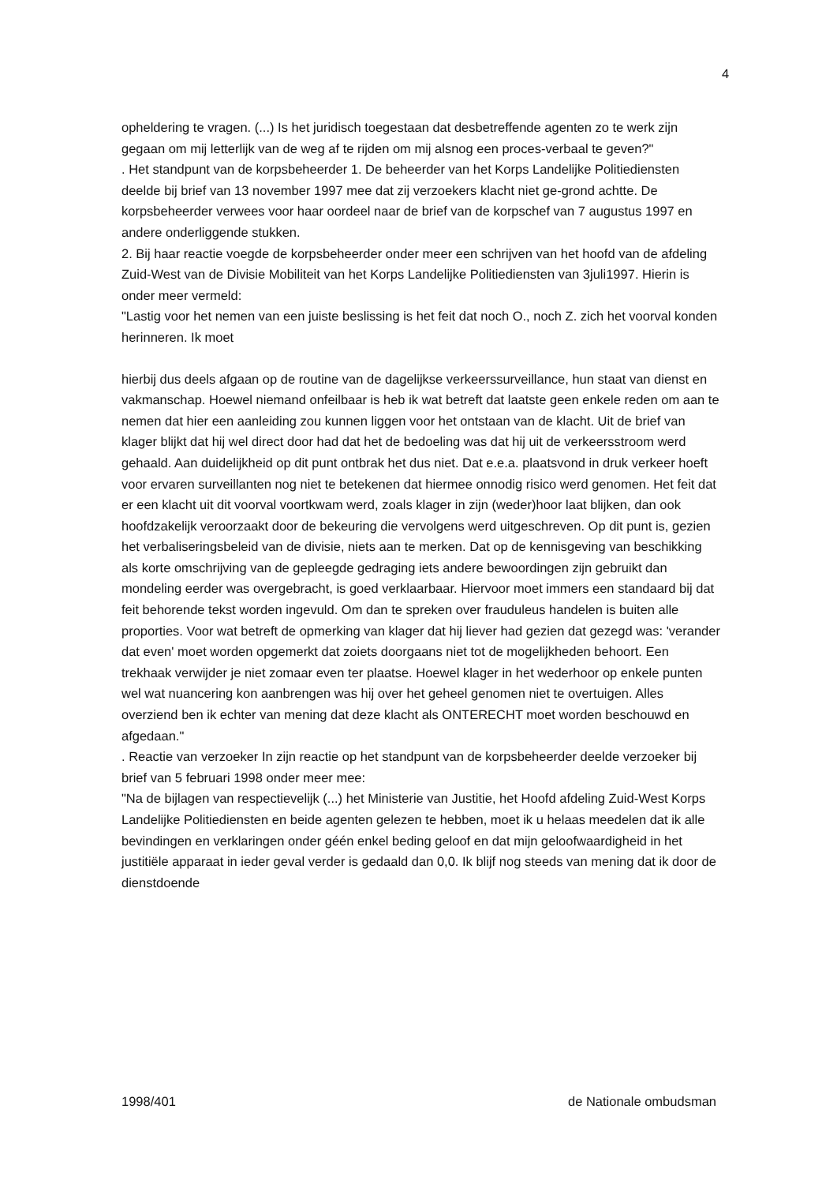4
opheldering te vragen. (...) Is het juridisch toegestaan dat desbetreffende agenten zo te werk zijn gegaan om mij letterlijk van de weg af te rijden om mij alsnog een proces-verbaal te geven?"
. Het standpunt van de korpsbeheerder 1. De beheerder van het Korps Landelijke Politiediensten deelde bij brief van 13 november 1997 mee dat zij verzoekers klacht niet ge-grond achtte. De korpsbeheerder verwees voor haar oordeel naar de brief van de korpschef van 7 augustus 1997 en andere onderliggende stukken.
2. Bij haar reactie voegde de korpsbeheerder onder meer een schrijven van het hoofd van de afdeling Zuid-West van de Divisie Mobiliteit van het Korps Landelijke Politiediensten van 3juli1997. Hierin is onder meer vermeld:
"Lastig voor het nemen van een juiste beslissing is het feit dat noch O., noch Z. zich het voorval konden herinneren. Ik moet
hierbij dus deels afgaan op de routine van de dagelijkse verkeerssurveillance, hun staat van dienst en vakmanschap. Hoewel niemand onfeilbaar is heb ik wat betreft dat laatste geen enkele reden om aan te nemen dat hier een aanleiding zou kunnen liggen voor het ontstaan van de klacht. Uit de brief van klager blijkt dat hij wel direct door had dat het de bedoeling was dat hij uit de verkeersstroom werd gehaald. Aan duidelijkheid op dit punt ontbrak het dus niet. Dat e.e.a. plaatsvond in druk verkeer hoeft voor ervaren surveillanten nog niet te betekenen dat hiermee onnodig risico werd genomen. Het feit dat er een klacht uit dit voorval voortkwam werd, zoals klager in zijn (weder)hoor laat blijken, dan ook hoofdzakelijk veroorzaakt door de bekeuring die vervolgens werd uitgeschreven. Op dit punt is, gezien het verbaliseringsbeleid van de divisie, niets aan te merken. Dat op de kennisgeving van beschikking als korte omschrijving van de gepleegde gedraging iets andere bewoordingen zijn gebruikt dan mondeling eerder was overgebracht, is goed verklaarbaar. Hiervoor moet immers een standaard bij dat feit behorende tekst worden ingevuld. Om dan te spreken over frauduleus handelen is buiten alle proporties. Voor wat betreft de opmerking van klager dat hij liever had gezien dat gezegd was: 'verander dat even' moet worden opgemerkt dat zoiets doorgaans niet tot de mogelijkheden behoort. Een trekhaak verwijder je niet zomaar even ter plaatse. Hoewel klager in het wederhoor op enkele punten wel wat nuancering kon aanbrengen was hij over het geheel genomen niet te overtuigen. Alles overziend ben ik echter van mening dat deze klacht als ONTERECHT moet worden beschouwd en afgedaan."
. Reactie van verzoeker In zijn reactie op het standpunt van de korpsbeheerder deelde verzoeker bij brief van 5 februari 1998 onder meer mee:
"Na de bijlagen van respectievelijk (...) het Ministerie van Justitie, het Hoofd afdeling Zuid-West Korps Landelijke Politiediensten en beide agenten gelezen te hebben, moet ik u helaas meedelen dat ik alle bevindingen en verklaringen onder géén enkel beding geloof en dat mijn geloofwaardigheid in het justitiële apparaat in ieder geval verder is gedaald dan 0,0. Ik blijf nog steeds van mening dat ik door de dienstdoende
1998/401 de Nationale ombudsman